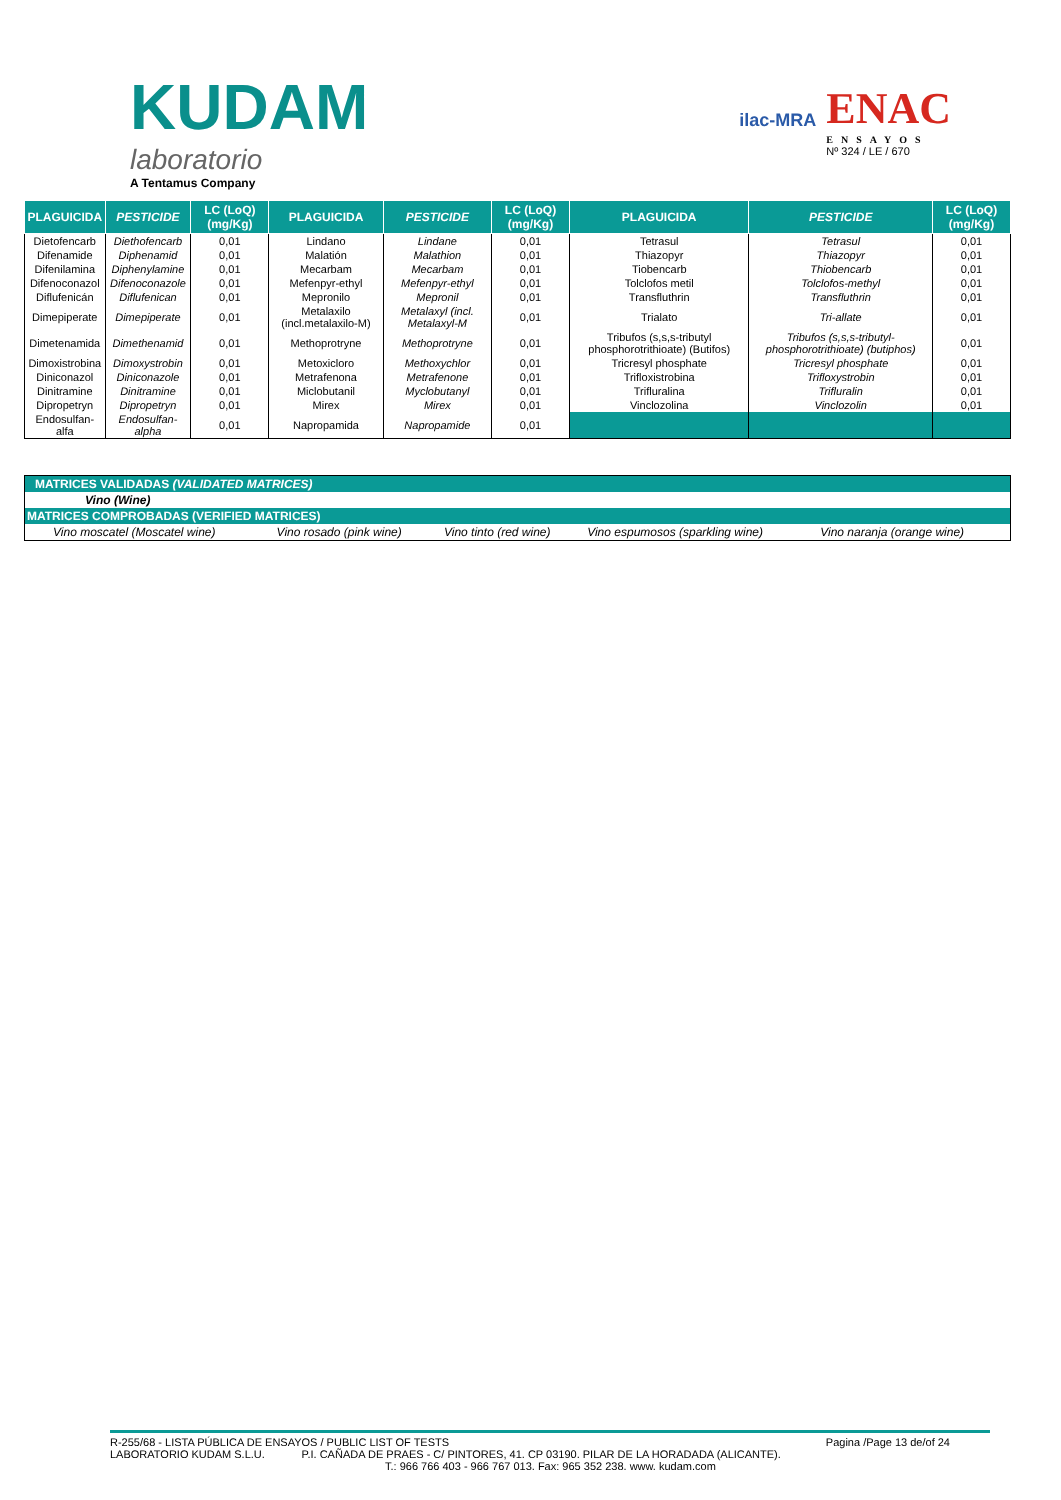KUDAM
laboratorio
A Tentamus Company
ilac-MRA
ENAC
ENSAYOS
Nº 324 / LE / 670
| PLAGUICIDA | PESTICIDE | LC (LoQ) (mg/Kg) | PLAGUICIDA | PESTICIDE | LC (LoQ) (mg/Kg) | PLAGUICIDA | PESTICIDE | LC (LoQ) (mg/Kg) |
| --- | --- | --- | --- | --- | --- | --- | --- | --- |
| Dietofencarb | Diethofencarb | 0,01 | Lindano | Lindane | 0,01 | Tetrasul | Tetrasul | 0,01 |
| Difenamide | Diphenamid | 0,01 | Malatión | Malathion | 0,01 | Thiazopyr | Thiazopyr | 0,01 |
| Difenilamina | Diphenylamine | 0,01 | Mecarbam | Mecarbam | 0,01 | Tiobencarb | Thiobencarb | 0,01 |
| Difenoconazol | Difenoconazole | 0,01 | Mefenpyr-ethyl | Mefenpyr-ethyl | 0,01 | Tolclofos metil | Tolclofos-methyl | 0,01 |
| Diflufenicán | Diflufenican | 0,01 | Mepronilo | Mepronil | 0,01 | Transfluthrin | Transfluthrin | 0,01 |
| Dimepiperate | Dimepiperate | 0,01 | Metalaxilo (incl.metalaxilo-M) | Metalaxyl (incl. Metalaxyl-M | 0,01 | Trialato | Tri-allate | 0,01 |
| Dimetenamida | Dimethenamid | 0,01 | Methoprotryne | Methoprotryne | 0,01 | Tribufos (s,s,s-tributyl phosphorotrithioate) (Butifos) | Tribufos (s,s,s-tributyl-phosphorotrithioate) (butiphos) | 0,01 |
| Dimoxistrobina | Dimoxystrobin | 0,01 | Metoxicloro | Methoxychlor | 0,01 | Tricresyl phosphate | Tricresyl phosphate | 0,01 |
| Diniconazol | Diniconazole | 0,01 | Metrafenona | Metrafenone | 0,01 | Trifloxistrobina | Trifloxystrobin | 0,01 |
| Dinitramine | Dinitramine | 0,01 | Miclobutanil | Myclobutanyl | 0,01 | Trifluralina | Trifluralin | 0,01 |
| Dipropetryn | Dipropetryn | 0,01 | Mirex | Mirex | 0,01 | Vinclozolina | Vinclozolin | 0,01 |
| Endosulfan-alfa | Endosulfan-alpha | 0,01 | Napropamida | Napropamide | 0,01 | | | |
| MATRICES VALIDADAS (VALIDATED MATRICES) | | | | |
| Vino (Wine) | | | | |
| MATRICES COMPROBADAS (VERIFIED MATRICES) | | | | |
| Vino moscatel (Moscatel wine) | Vino rosado (pink wine) | Vino tinto (red wine) | Vino espumosos (sparkling wine) | Vino naranja (orange wine) |
R-255/68 - LISTA PÚBLICA DE ENSAYOS / PUBLIC LIST OF TESTS Pagina /Page 13 de/of 24
LABORATORIO KUDAM S.L.U. P.I. CAÑADA DE PRAES - C/ PINTORES, 41. CP 03190. PILAR DE LA HORADADA (ALICANTE).
T.: 966 766 403 - 966 767 013. Fax: 965 352 238. www. kudam.com